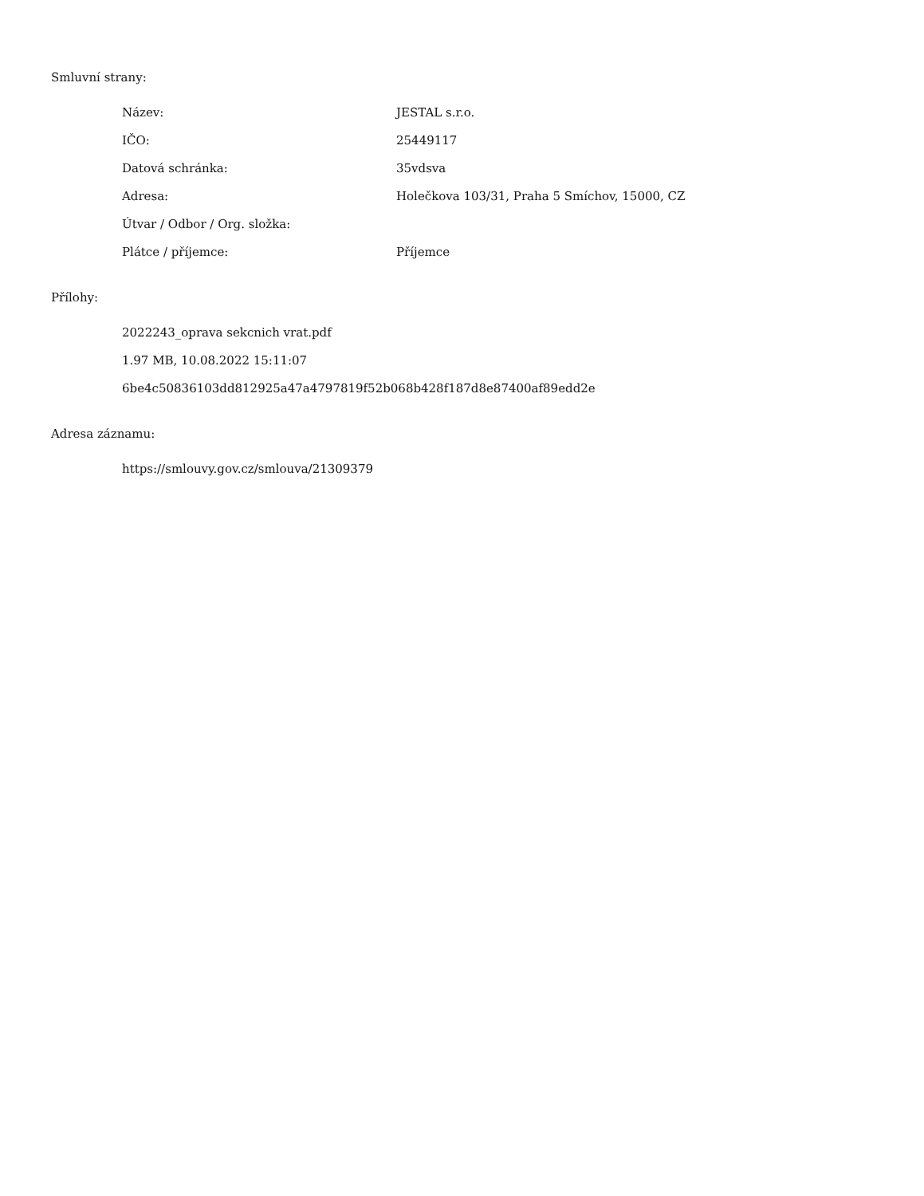Smluvní strany:
| Název: | JESTAL s.r.o. |
| IČO: | 25449117 |
| Datová schránka: | 35vdsva |
| Adresa: | Holečkova 103/31, Praha 5 Smíchov, 15000, CZ |
| Útvar / Odbor / Org. složka: | |
| Plátce / příjemce: | Příjemce |
Přílohy:
2022243_oprava sekcnich vrat.pdf
1.97 MB, 10.08.2022 15:11:07
6be4c50836103dd812925a47a4797819f52b068b428f187d8e87400af89edd2e
Adresa záznamu:
https://smlouvy.gov.cz/smlouva/21309379